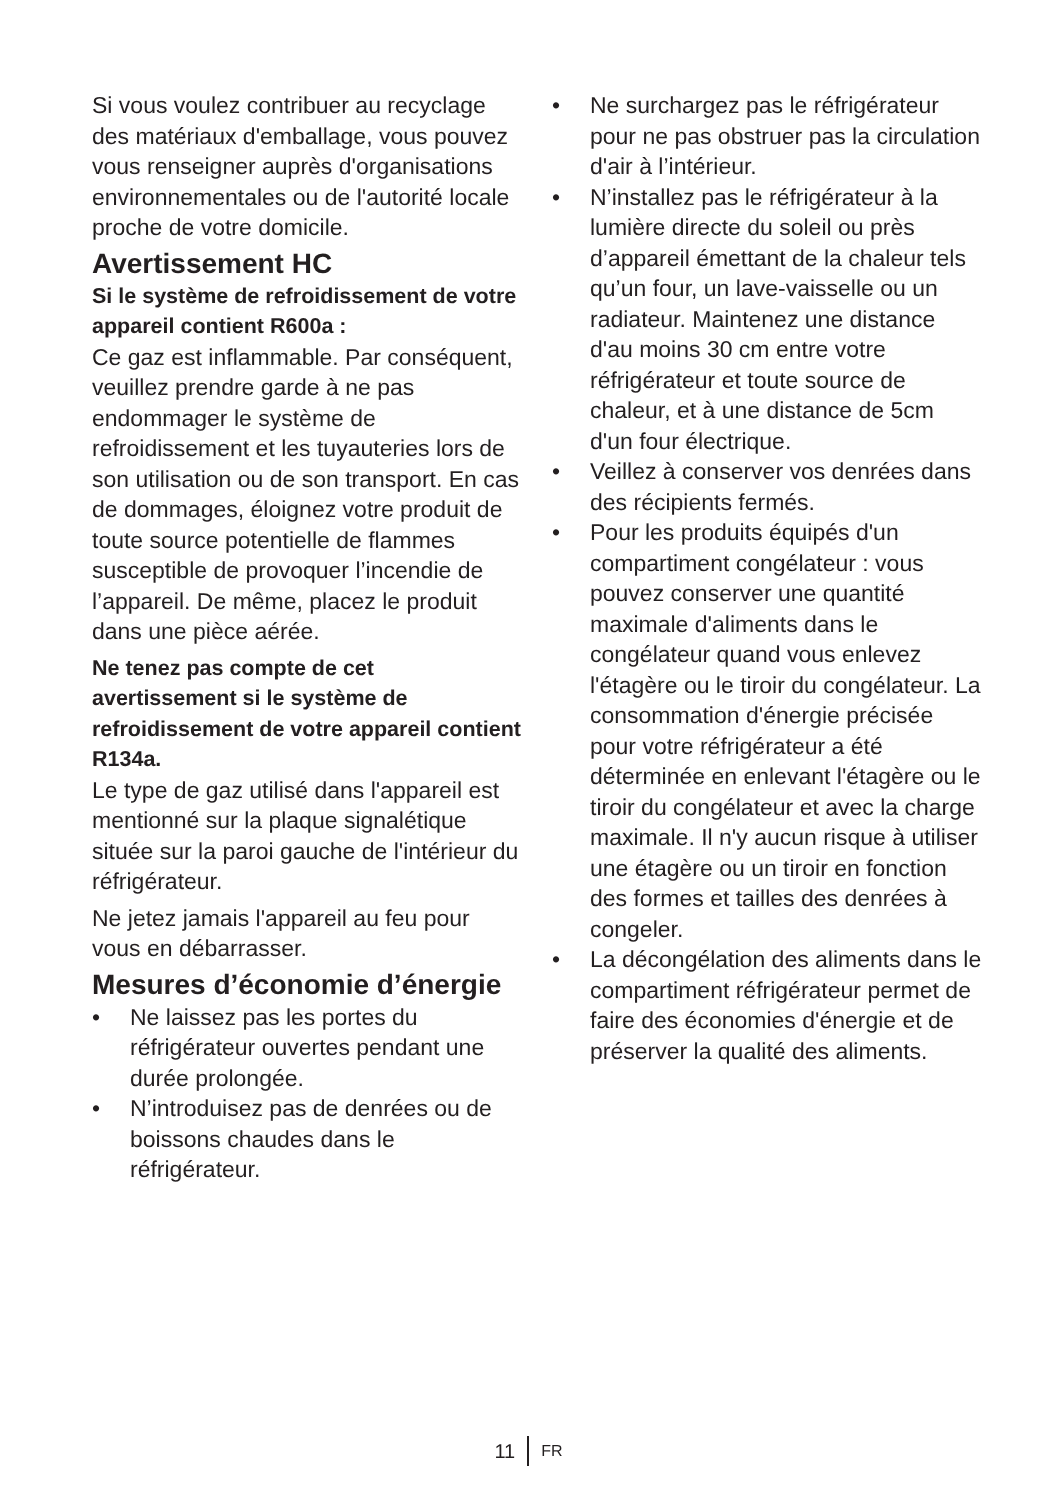Si vous voulez contribuer au recyclage des matériaux d'emballage, vous pouvez vous renseigner auprès d'organisations environnementales ou de l'autorité locale proche de votre domicile.
Avertissement HC
Si le système de refroidissement de votre appareil contient R600a :
Ce gaz est inflammable. Par conséquent, veuillez prendre garde à ne pas endommager le système de refroidissement et les tuyauteries lors de son utilisation ou de son transport. En cas de dommages, éloignez votre produit de toute source potentielle de flammes susceptible de provoquer l’incendie de l’appareil. De même, placez le produit dans une pièce aérée.
Ne tenez pas compte de cet avertissement si le système de refroidissement de votre appareil contient R134a.
Le type de gaz utilisé dans l'appareil est mentionné sur la plaque signalétique située sur la paroi gauche de l'intérieur du réfrigérateur.
Ne jetez jamais l'appareil au feu pour vous en débarrasser.
Mesures d’économie d’énergie
• Ne laissez pas les portes du réfrigérateur ouvertes pendant une durée prolongée.
• N’introduisez pas de denrées ou de boissons chaudes dans le réfrigérateur.
• Ne surchargez pas le réfrigérateur pour ne pas obstruer pas la circulation d'air à l’intérieur.
• N’installez pas le réfrigérateur à la lumière directe du soleil ou près d’appareil émettant de la chaleur tels qu’un four, un lave-vaisselle ou un radiateur. Maintenez une distance d'au moins 30 cm entre votre réfrigérateur et toute source de chaleur, et à une distance de 5cm d'un four électrique.
• Veillez à conserver vos denrées dans des récipients fermés.
• Pour les produits équipés d'un compartiment congélateur : vous pouvez conserver une quantité maximale d'aliments dans le congélateur quand vous enlevez l'étagère ou le tiroir du congélateur. La consommation d'énergie précisée pour votre réfrigérateur a été déterminée en enlevant l'étagère ou le tiroir du congélateur et avec la charge maximale. Il n'y aucun risque à utiliser une étagère ou un tiroir en fonction des formes et tailles des denrées à congeler.
• La décongélation des aliments dans le compartiment réfrigérateur permet de faire des économies d'énergie et de préserver la qualité des aliments.
11 FR